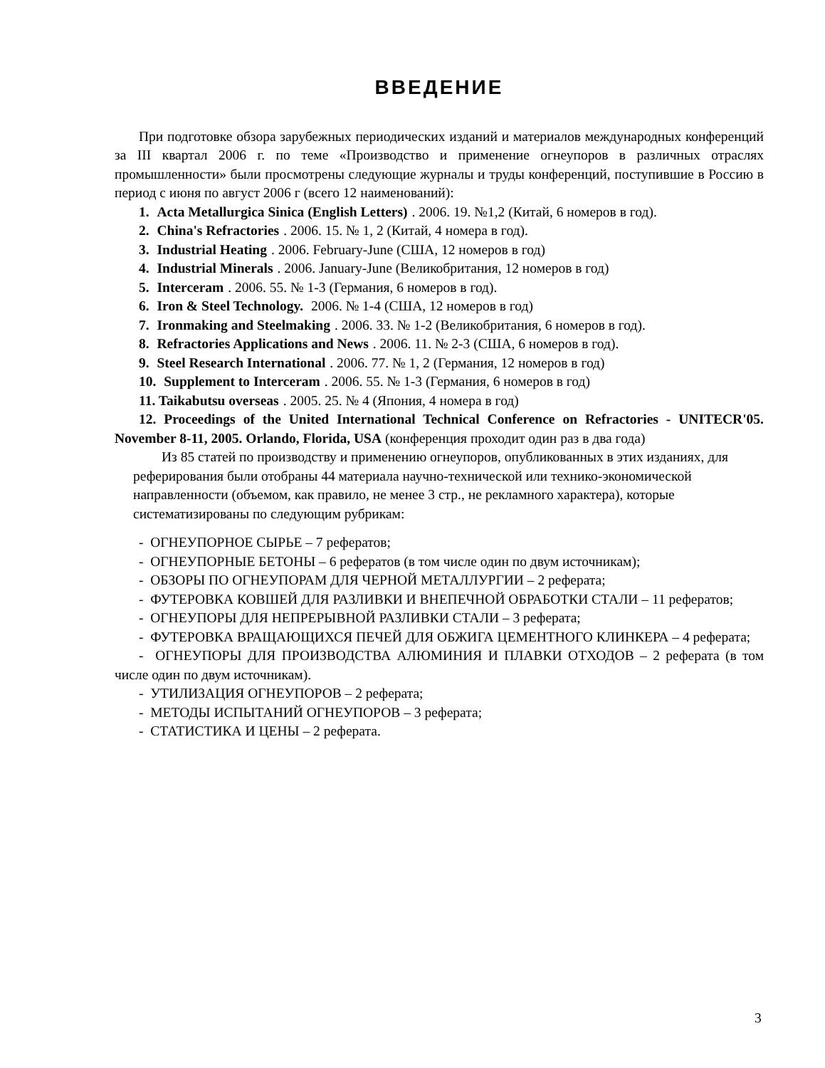ВВЕДЕНИЕ
При подготовке обзора зарубежных периодических изданий и материалов международных конференций за III квартал 2006 г. по теме «Производство и применение огнеупоров в различных отраслях промышленности» были просмотрены следующие журналы и труды конференций, поступившие в Россию в период с июня по август 2006 г (всего 12 наименований):
1. Acta Metallurgica Sinica (English Letters). 2006. 19. №1,2 (Китай, 6 номеров в год).
2. China's Refractories. 2006. 15. № 1, 2 (Китай, 4 номера в год).
3. Industrial Heating. 2006. February-June (США, 12 номеров в год)
4. Industrial Minerals. 2006. January-June (Великобритания, 12 номеров в год)
5. Interceram. 2006. 55. № 1-3 (Германия, 6 номеров в год).
6. Iron & Steel Technology. 2006. № 1-4 (США, 12 номеров в год)
7. Ironmaking and Steelmaking. 2006. 33. № 1-2 (Великобритания, 6 номеров в год).
8. Refractories Applications and News. 2006. 11. № 2-3 (США, 6 номеров в год).
9. Steel Research International. 2006. 77. № 1, 2 (Германия, 12 номеров в год)
10. Supplement to Interceram. 2006. 55. № 1-3 (Германия, 6 номеров в год)
11. Taikabutsu overseas. 2005. 25. № 4 (Япония, 4 номера в год)
12. Proceedings of the United International Technical Conference on Refractories - UNITECR'05. November 8-11, 2005. Orlando, Florida, USA (конференция проходит один раз в два года)
Из 85 статей по производству и применению огнеупоров, опубликованных в этих изданиях, для реферирования были отобраны 44 материала научно-технической или технико-экономической направленности (объемом, как правило, не менее 3 стр., не рекламного характера), которые систематизированы по следующим рубрикам:
- ОГНЕУПОРНОЕ СЫРЬЕ – 7 рефератов;
- ОГНЕУПОРНЫЕ БЕТОНЫ – 6 рефератов (в том числе один по двум источникам);
- ОБЗОРЫ ПО ОГНЕУПОРАМ ДЛЯ ЧЕРНОЙ МЕТАЛЛУРГИИ – 2 реферата;
- ФУТЕРОВКА КОВШЕЙ ДЛЯ РАЗЛИВКИ И ВНЕПЕЧНОЙ ОБРАБОТКИ СТАЛИ – 11 рефератов;
- ОГНЕУПОРЫ ДЛЯ НЕПРЕРЫВНОЙ РАЗЛИВКИ СТАЛИ – 3 реферата;
- ФУТЕРОВКА ВРАЩАЮЩИХСЯ ПЕЧЕЙ ДЛЯ ОБЖИГА ЦЕМЕНТНОГО КЛИНКЕРА – 4 реферата;
- ОГНЕУПОРЫ ДЛЯ ПРОИЗВОДСТВА АЛЮМИНИЯ И ПЛАВКИ ОТХОДОВ – 2 реферата (в том числе один по двум источникам).
- УТИЛИЗАЦИЯ ОГНЕУПОРОВ – 2 реферата;
- МЕТОДЫ ИСПЫТАНИЙ ОГНЕУПОРОВ – 3 реферата;
- СТАТИСТИКА И ЦЕНЫ – 2 реферата.
3